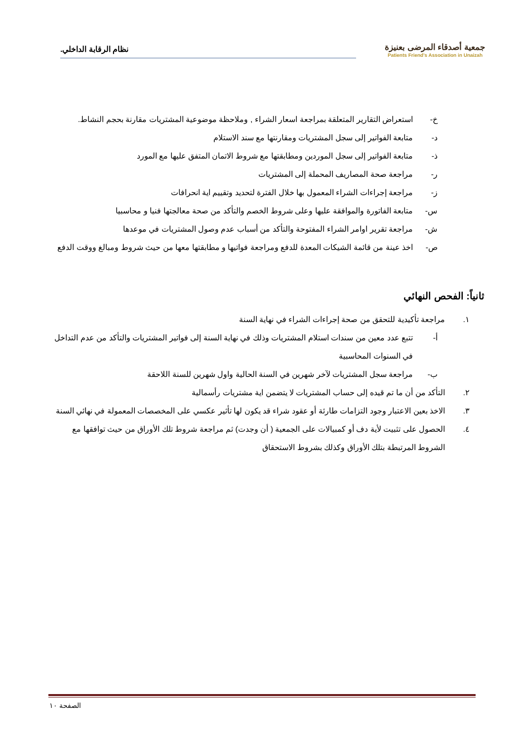جمعية أصدقاء المرضى بعنيزة
Patients Friend's Association in Unaizah
نظام الرقابة الداخلي.
خ- استعراض التقارير المتعلقة بمراجعة اسعار الشراء , وملاحظة موضوعية المشتريات مقارنة بحجم النشاط.
د- متابعة الفواتير إلى سجل المشتريات ومقارنتها مع سند الاستلام
ذ- متابعة الفواتير إلى سجل الموردين ومطابقتها مع شروط الاتمان المتفق عليها مع المورد
ر- مراجعة صحة المصاريف المحملة إلى المشتريات
ز- مراجعة إجراءات الشراء المعمول بها خلال الفترة لتحديد وتقييم اية انحرافات
س- متابعة الفاتورة والموافقة عليها وعلى شروط الخصم والتأكد من صحة معالجتها فنيا و محاسبيا
ش- مراجعة تقرير اوامر الشراء المفتوحة والتأكد من أسباب عدم وصول المشتريات في موعدها
ص- اخذ عينة من قائمة الشيكات المعدة للدفع ومراجعة فواتيها و مطابقتها معها من حيث شروط ومبالغ ووقت الدفع
ثانياً: الفحص النهائي
١. مراجعة تأكيدية للتحقق من صحة إجراءات الشراء في نهاية السنة
أ- تتبع عدد معين من سندات استلام المشتريات وذلك في نهاية السنة إلى فواتير المشتريات والتأكد من عدم التداخل في السنوات المحاسبية
ب- مراجعة سجل المشتريات لآخر شهرين في السنة الحالية واول شهرين للسنة اللاحقة
٢. التأكد من أن ما تم قيده إلى حساب المشتريات لا يتضمن اية مشتريات رأسمالية
٣. الاخذ بعين الاعتبار وجود التزامات طارئة أو عقود شراء قد يكون لها تأثير عكسي على المخصصات المعمولة في نهائي السنة
٤. الحصول على تثبيت لأية دف أو كمبيالات على الجمعية ( أن وجدت) ثم مراجعة شروط تلك الأوراق من حيث توافقها مع الشروط المرتبطة بتلك الأوراق وكذلك بشروط الاستحقاق
الصفحة ١٠